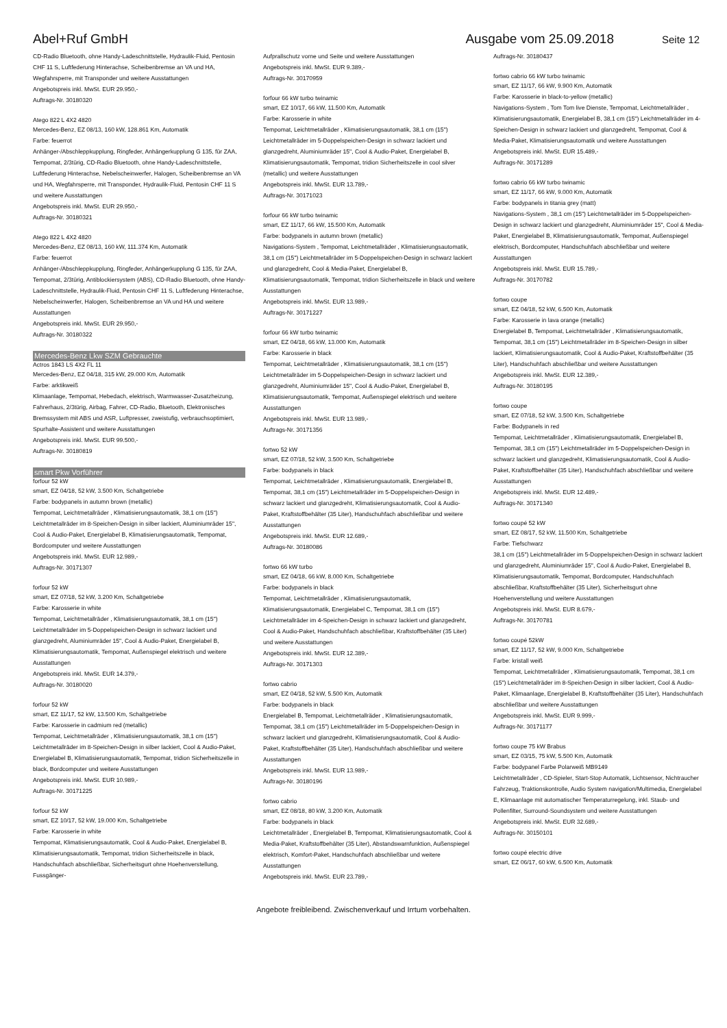Abel+Ruf GmbH Ausgabe vom 25.09.2018
Seite 12
CD-Radio Bluetooth, ohne Handy-Ladeschnittstelle, Hydraulik-Fluid, Pentosin CHF 11 S, Luftfederung Hinterachse, Scheibenbremse an VA und HA, Wegfahrsperre, mit Transponder und weitere Ausstattungen
Angebotspreis inkl. MwSt. EUR 29.950,-
Auftrags-Nr. 30180320
Atego 822 L 4X2 4820
Mercedes-Benz, EZ 08/13, 160 kW, 128.861 Km, Automatik
Farbe: feuerrot
Anhänger-/Abschleppkupplung, Ringfeder, Anhängerkupplung G 135, für ZAA, Tempomat, 2/3türig, CD-Radio Bluetooth, ohne Handy-Ladeschnittstelle, Luftfederung Hinterachse, Nebelscheinwerfer, Halogen, Scheibenbremse an VA und HA, Wegfahrsperre, mit Transponder, Hydraulik-Fluid, Pentosin CHF 11 S und weitere Ausstattungen
Angebotspreis inkl. MwSt. EUR 29.950,-
Auftrags-Nr. 30180321
Atego 822 L 4X2 4820
Mercedes-Benz, EZ 08/13, 160 kW, 111.374 Km, Automatik
Farbe: feuerrot
Anhänger-/Abschleppkupplung, Ringfeder, Anhängerkupplung G 135, für ZAA, Tempomat, 2/3türig, Antiblockiersystem (ABS), CD-Radio Bluetooth, ohne Handy-Ladeschnittstelle, Hydraulik-Fluid, Pentosin CHF 11 S, Luftfederung Hinterachse, Nebelscheinwerfer, Halogen, Scheibenbremse an VA und HA und weitere Ausstattungen
Angebotspreis inkl. MwSt. EUR 29.950,-
Auftrags-Nr. 30180322
Mercedes-Benz Lkw SZM Gebrauchte
Actros 1843 LS 4X2 FL 11
Mercedes-Benz, EZ 04/18, 315 kW, 29.000 Km, Automatik
Farbe: arktikweiß
Klimaanlage, Tempomat, Hebedach, elektrisch, Warmwasser-Zusatzheizung, Fahrerhaus, 2/3türig, Airbag, Fahrer, CD-Radio, Bluetooth, Elektronisches Bremssystem mit ABS und ASR, Luftpresser, zweistufig, verbrauchsoptimiert, Spurhalte-Assistent und weitere Ausstattungen
Angebotspreis inkl. MwSt. EUR 99.500,-
Auftrags-Nr. 30180819
smart Pkw Vorführer
forfour 52 kW
smart, EZ 04/18, 52 kW, 3.500 Km, Schaltgetriebe
Farbe: bodypanels in autumn brown (metallic)
Tempomat, Leichtmetallräder , Klimatisierungsautomatik, 38,1 cm (15") Leichtmetallräder im 8-Speichen-Design in silber lackiert, Aluminiumräder 15", Cool & Audio-Paket, Energielabel B, Klimatisierungsautomatik, Tempomat, Bordcomputer und weitere Ausstattungen
Angebotspreis inkl. MwSt. EUR 12.989,-
Auftrags-Nr. 30171307
forfour 52 kW
smart, EZ 07/18, 52 kW, 3.200 Km, Schaltgetriebe
Farbe: Karosserie in white
Tempomat, Leichtmetallräder , Klimatisierungsautomatik, 38,1 cm (15") Leichtmetallräder im 5-Doppelspeichen-Design in schwarz lackiert und glanzgedreht, Aluminiumräder 15", Cool & Audio-Paket, Energielabel B, Klimatisierungsautomatik, Tempomat, Außenspiegel elektrisch und weitere Ausstattungen
Angebotspreis inkl. MwSt. EUR 14.379,-
Auftrags-Nr. 30180020
forfour 52 kW
smart, EZ 11/17, 52 kW, 13.500 Km, Schaltgetriebe
Farbe: Karosserie in cadmium red (metallic)
Tempomat, Leichtmetallräder , Klimatisierungsautomatik, 38,1 cm (15") Leichtmetallräder im 8-Speichen-Design in silber lackiert, Cool & Audio-Paket, Energielabel B, Klimatisierungsautomatik, Tempomat, tridion Sicherheitszelle in black, Bordcomputer und weitere Ausstattungen
Angebotspreis inkl. MwSt. EUR 10.989,-
Auftrags-Nr. 30171225
forfour 52 kW
smart, EZ 10/17, 52 kW, 19.000 Km, Schaltgetriebe
Farbe: Karosserie in white
Tempomat, Klimatisierungsautomatik, Cool & Audio-Paket, Energielabel B, Klimatisierungsautomatik, Tempomat, tridion Sicherheitszelle in black, Handschuhfach abschließbar, Sicherheitsgurt ohne Hoehenverstellung, Fussgänger-
Aufprallschutz vorne und Seite und weitere Ausstattungen
Angebotspreis inkl. MwSt. EUR 9.389,-
Auftrags-Nr. 30170959
forfour 66 kW turbo twinamic
smart, EZ 10/17, 66 kW, 11.500 Km, Automatik
Farbe: Karosserie in white
Tempomat, Leichtmetallräder , Klimatisierungsautomatik, 38,1 cm (15") Leichtmetallräder im 5-Doppelspeichen-Design in schwarz lackiert und glanzgedreht, Aluminiumräder 15", Cool & Audio-Paket, Energielabel B, Klimatisierungsautomatik, Tempomat, tridion Sicherheitszelle in cool silver (metallic) und weitere Ausstattungen
Angebotspreis inkl. MwSt. EUR 13.789,-
Auftrags-Nr. 30171023
forfour 66 kW turbo twinamic
smart, EZ 11/17, 66 kW, 15.500 Km, Automatik
Farbe: bodypanels in autumn brown (metallic)
Navigations-System , Tempomat, Leichtmetallräder , Klimatisierungsautomatik, 38,1 cm (15") Leichtmetallräder im 5-Doppelspeichen-Design in schwarz lackiert und glanzgedreht, Cool & Media-Paket, Energielabel B, Klimatisierungsautomatik, Tempomat, tridion Sicherheitszelle in black und weitere Ausstattungen
Angebotspreis inkl. MwSt. EUR 13.989,-
Auftrags-Nr. 30171227
forfour 66 kW turbo twinamic
smart, EZ 04/18, 66 kW, 13.000 Km, Automatik
Farbe: Karosserie in black
Tempomat, Leichtmetallräder , Klimatisierungsautomatik, 38,1 cm (15") Leichtmetallräder im 5-Doppelspeichen-Design in schwarz lackiert und glanzgedreht, Aluminiumräder 15", Cool & Audio-Paket, Energielabel B, Klimatisierungsautomatik, Tempomat, Außenspiegel elektrisch und weitere Ausstattungen
Angebotspreis inkl. MwSt. EUR 13.989,-
Auftrags-Nr. 30171356
fortwo 52 kW
smart, EZ 07/18, 52 kW, 3.500 Km, Schaltgetriebe
Farbe: bodypanels in black
Tempomat, Leichtmetallräder , Klimatisierungsautomatik, Energielabel B, Tempomat, 38,1 cm (15") Leichtmetallräder im 5-Doppelspeichen-Design in schwarz lackiert und glanzgedreht, Klimatisierungsautomatik, Cool & Audio-Paket, Kraftstoffbehälter (35 Liter), Handschuhfach abschließbar und weitere Ausstattungen
Angebotspreis inkl. MwSt. EUR 12.689,-
Auftrags-Nr. 30180086
fortwo 66 kW turbo
smart, EZ 04/18, 66 kW, 8.000 Km, Schaltgetriebe
Farbe: bodypanels in black
Tempomat, Leichtmetallräder , Klimatisierungsautomatik, Klimatisierungsautomatik, Energielabel C, Tempomat, 38,1 cm (15") Leichtmetallräder im 4-Speichen-Design in schwarz lackiert und glanzgedreht, Cool & Audio-Paket, Handschuhfach abschließbar, Kraftstoffbehälter (35 Liter) und weitere Ausstattungen
Angebotspreis inkl. MwSt. EUR 12.389,-
Auftrags-Nr. 30171303
fortwo cabrio
smart, EZ 04/18, 52 kW, 5.500 Km, Automatik
Farbe: bodypanels in black
Energielabel B, Tempomat, Leichtmetallräder , Klimatisierungsautomatik, Tempomat, 38,1 cm (15") Leichtmetallräder im 5-Doppelspeichen-Design in schwarz lackiert und glanzgedreht, Klimatisierungsautomatik, Cool & Audio-Paket, Kraftstoffbehälter (35 Liter), Handschuhfach abschließbar und weitere Ausstattungen
Angebotspreis inkl. MwSt. EUR 13.989,-
Auftrags-Nr. 30180196
fortwo cabrio
smart, EZ 08/18, 80 kW, 3.200 Km, Automatik
Farbe: bodypanels in black
Leichtmetallräder , Energielabel B, Tempomat, Klimatisierungsautomatik, Cool & Media-Paket, Kraftstoffbehälter (35 Liter), Abstandswarnfunktion, Außenspiegel elektrisch, Komfort-Paket, Handschuhfach abschließbar und weitere Ausstattungen
Angebotspreis inkl. MwSt. EUR 23.789,-
Auftrags-Nr. 30180437
fortwo cabrio 66 kW turbo twinamic
smart, EZ 11/17, 66 kW, 9.900 Km, Automatik
Farbe: Karosserie in black-to-yellow (metallic)
Navigations-System , Tom Tom live Dienste, Tempomat, Leichtmetallräder , Klimatisierungsautomatik, Energielabel B, 38,1 cm (15") Leichtmetallräder im 4-Speichen-Design in schwarz lackiert und glanzgedreht, Tempomat, Cool & Media-Paket, Klimatisierungsautomatik und weitere Ausstattungen
Angebotspreis inkl. MwSt. EUR 15.489,-
Auftrags-Nr. 30171289
fortwo cabrio 66 kW turbo twinamic
smart, EZ 11/17, 66 kW, 9.000 Km, Automatik
Farbe: bodypanels in titania grey (matt)
Navigations-System , 38,1 cm (15") Leichtmetallräder im 5-Doppelspeichen-Design in schwarz lackiert und glanzgedreht, Aluminiumräder 15", Cool & Media-Paket, Energielabel B, Klimatisierungsautomatik, Tempomat, Außenspiegel elektrisch, Bordcomputer, Handschuhfach abschließbar und weitere Ausstattungen
Angebotspreis inkl. MwSt. EUR 15.789,-
Auftrags-Nr. 30170782
fortwo coupe
smart, EZ 04/18, 52 kW, 6.500 Km, Automatik
Farbe: Karosserie in lava orange (metallic)
Energielabel B, Tempomat, Leichtmetallräder , Klimatisierungsautomatik, Tempomat, 38,1 cm (15") Leichtmetallräder im 8-Speichen-Design in silber lackiert, Klimatisierungsautomatik, Cool & Audio-Paket, Kraftstoffbehälter (35 Liter), Handschuhfach abschließbar und weitere Ausstattungen
Angebotspreis inkl. MwSt. EUR 12.389,-
Auftrags-Nr. 30180195
fortwo coupe
smart, EZ 07/18, 52 kW, 3.500 Km, Schaltgetriebe
Farbe: Bodypanels in red
Tempomat, Leichtmetallräder , Klimatisierungsautomatik, Energielabel B, Tempomat, 38,1 cm (15") Leichtmetallräder im 5-Doppelspeichen-Design in schwarz lackiert und glanzgedreht, Klimatisierungsautomatik, Cool & Audio-Paket, Kraftstoffbehälter (35 Liter), Handschuhfach abschließbar und weitere Ausstattungen
Angebotspreis inkl. MwSt. EUR 12.489,-
Auftrags-Nr. 30171340
fortwo coupé 52 kW
smart, EZ 08/17, 52 kW, 11.500 Km, Schaltgetriebe
Farbe: Tiefschwarz
38,1 cm (15") Leichtmetallräder im 5-Doppelspeichen-Design in schwarz lackiert und glanzgedreht, Aluminiumräder 15", Cool & Audio-Paket, Energielabel B, Klimatisierungsautomatik, Tempomat, Bordcomputer, Handschuhfach abschließbar, Kraftstoffbehälter (35 Liter), Sicherheitsgurt ohne Hoehenverstellung und weitere Ausstattungen
Angebotspreis inkl. MwSt. EUR 8.679,-
Auftrags-Nr. 30170781
fortwo coupé 52kW
smart, EZ 11/17, 52 kW, 9.000 Km, Schaltgetriebe
Farbe: kristall weiß
Tempomat, Leichtmetallräder , Klimatisierungsautomatik, Tempomat, 38,1 cm (15") Leichtmetallräder im 8-Speichen-Design in silber lackiert, Cool & Audio-Paket, Klimaanlage, Energielabel B, Kraftstoffbehälter (35 Liter), Handschuhfach abschließbar und weitere Ausstattungen
Angebotspreis inkl. MwSt. EUR 9.999,-
Auftrags-Nr. 30171177
fortwo coupe 75 kW Brabus
smart, EZ 03/15, 75 kW, 5.500 Km, Automatik
Farbe: bodypanel Farbe Polarweiß MB9149
Leichtmetallräder , CD-Spieler, Start-Stop Automatik, Lichtsensor, Nichtraucher Fahrzeug, Traktionskontrolle, Audio System navigation/Multimedia, Energielabel E, Klimaanlage mit automatischer Temperaturregelung, inkl. Staub- und Pollenfilter, Surround-Soundsystem und weitere Ausstattungen
Angebotspreis inkl. MwSt. EUR 32.689,-
Auftrags-Nr. 30150101
fortwo coupé electric drive
smart, EZ 06/17, 60 kW, 6.500 Km, Automatik
Angebote freibleibend. Zwischenverkauf und Irrtum vorbehalten.